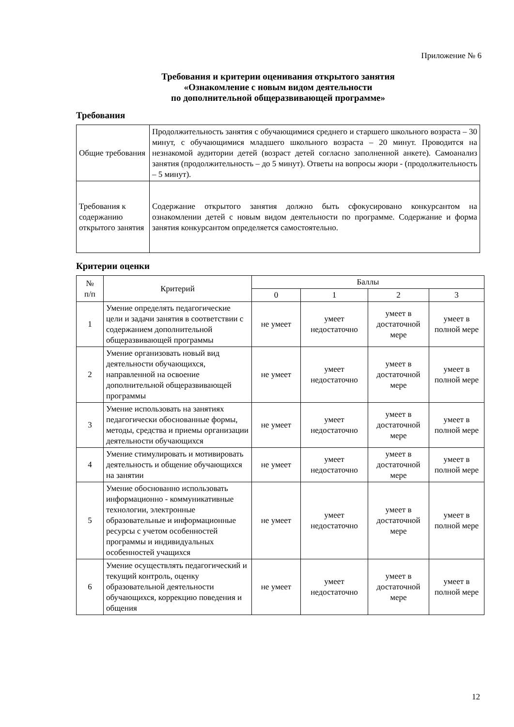Приложение № 6
Требования и критерии оценивания открытого занятия
«Ознакомление с новым видом деятельности
по дополнительной общеразвивающей программе»
Требования
| Общие требования | Продолжительность занятия с обучающимися среднего и старшего школьного возраста – 30 минут, с обучающимися младшего школьного возраста – 20 минут. Проводится на незнакомой аудитории детей (возраст детей согласно заполненной анкете). Самоанализ занятия (продолжительность – до 5 минут). Ответы на вопросы жюри - (продолжительность – 5 минут). |
| Требования к содержанию открытого занятия | Содержание открытого занятия должно быть сфокусировано конкурсантом на ознакомлении детей с новым видом деятельности по программе. Содержание и форма занятия конкурсантом определяется самостоятельно. |
Критерии оценки
| № п/п | Критерий | Баллы | | | |
| --- | --- | --- | --- | --- | --- |
| | | 0 | 1 | 2 | 3 |
| 1 | Умение определять педагогические цели и задачи занятия в соответствии с содержанием дополнительной общеразвивающей программы | не умеет | умеет недостаточно | умеет в достаточной мере | умеет в полной мере |
| 2 | Умение организовать новый вид деятельности обучающихся, направленной на освоение дополнительной общеразвивающей программы | не умеет | умеет недостаточно | умеет в достаточной мере | умеет в полной мере |
| 3 | Умение использовать на занятиях педагогически обоснованные формы, методы, средства и приемы организации деятельности обучающихся | не умеет | умеет недостаточно | умеет в достаточной мере | умеет в полной мере |
| 4 | Умение стимулировать и мотивировать деятельность и общение обучающихся на занятии | не умеет | умеет недостаточно | умеет в достаточной мере | умеет в полной мере |
| 5 | Умение обоснованно использовать информационно - коммуникативные технологии, электронные образовательные и информационные ресурсы с учетом особенностей программы и индивидуальных особенностей учащихся | не умеет | умеет недостаточно | умеет в достаточной мере | умеет в полной мере |
| 6 | Умение осуществлять педагогический и текущий контроль, оценку образовательной деятельности обучающихся, коррекцию поведения и общения | не умеет | умеет недостаточно | умеет в достаточной мере | умеет в полной мере |
12